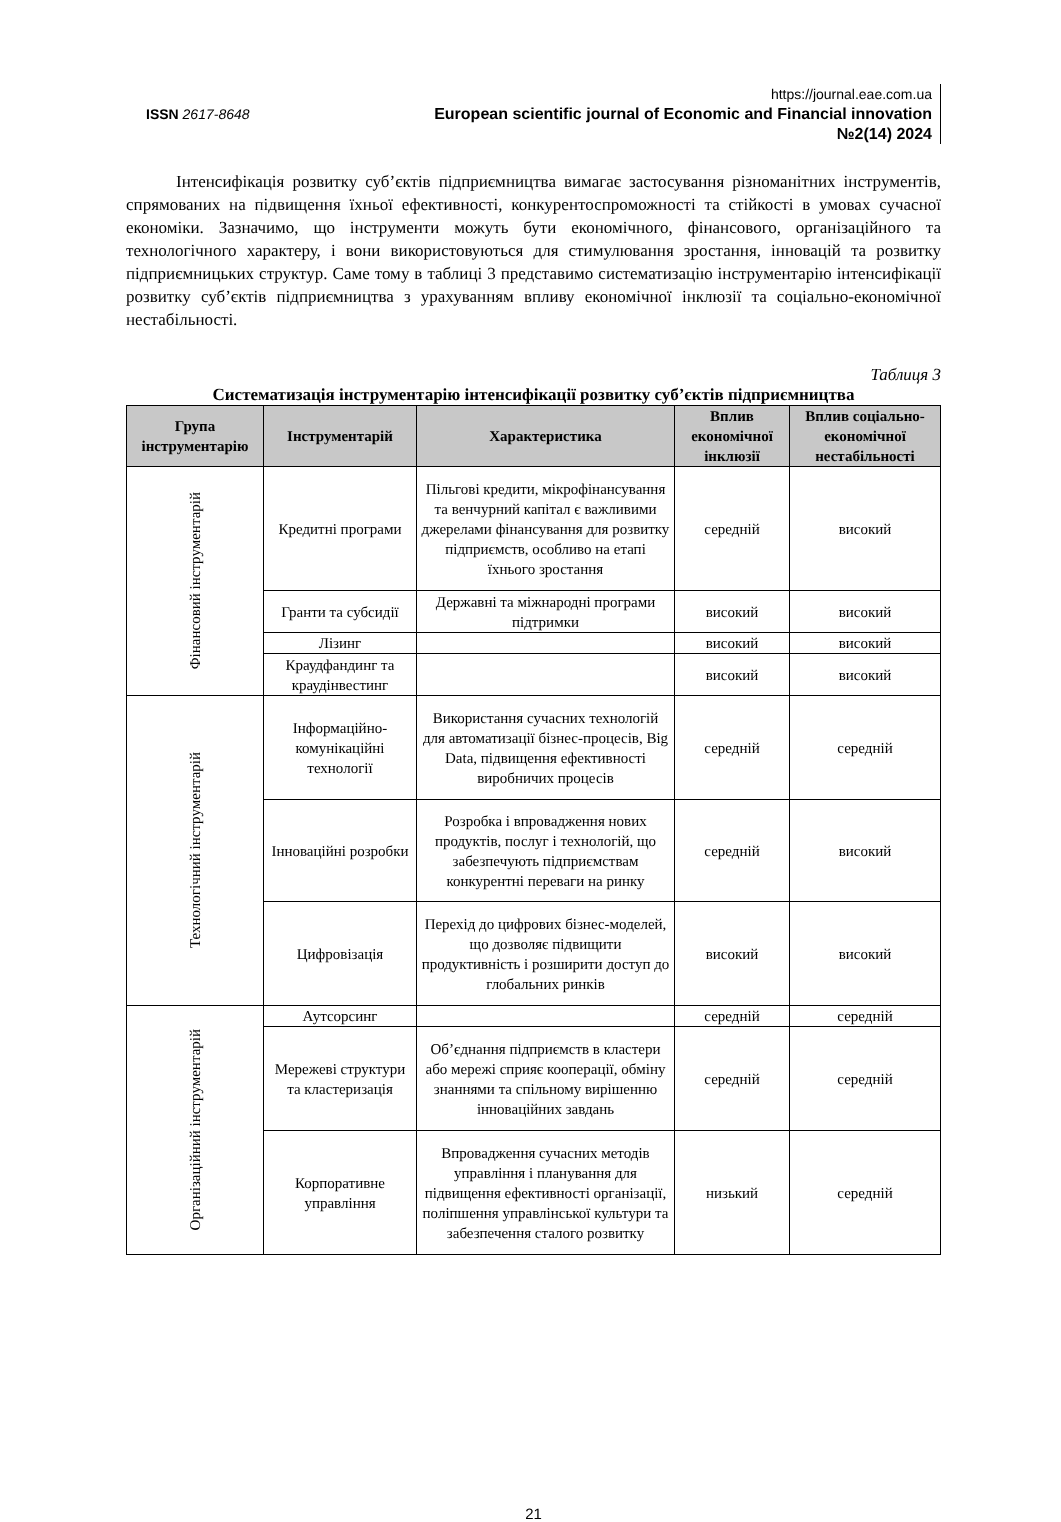ISSN 2617-8648
https://journal.eae.com.ua
European scientific journal of Economic and Financial innovation
№2(14) 2024
Інтенсифікація розвитку суб’єктів підприємництва вимагає застосування різноманітних інструментів, спрямованих на підвищення їхньої ефективності, конкурентоспроможності та стійкості в умовах сучасної економіки. Зазначимо, що інструменти можуть бути економічного, фінансового, організаційного та технологічного характеру, і вони використовуються для стимулювання зростання, інновацій та розвитку підприємницьких структур. Саме тому в таблиці 3 представимо систематизацію інструментарію інтенсифікації розвитку суб’єктів підприємництва з урахуванням впливу економічної інклюзії та соціально-економічної нестабільності.
Таблиця 3
Систематизація інструментарію інтенсифікації розвитку суб’єктів підприємництва
| Група інструментарію | Інструментарій | Характеристика | Вплив економічної інклюзії | Вплив соціально-економічної нестабільності |
| --- | --- | --- | --- | --- |
| Фінансовий інструментарій | Кредитні програми | Пільгові кредити, мікрофінансування та венчурний капітал є важливими джерелами фінансування для розвитку підприємств, особливо на етапі їхнього зростання | середній | високий |
| | Гранти та субсидії | Державні та міжнародні програми підтримки | високий | високий |
| | Лізинг | | високий | високий |
| | Краудфандинг та краудінвестинг | | високий | високий |
| Технологічний інструментарій | Інформаційно-комунікаційні технології | Використання сучасних технологій для автоматизації бізнес-процесів, Big Data, підвищення ефективності виробничих процесів | середній | середній |
| | Інноваційні розробки | Розробка і впровадження нових продуктів, послуг і технологій, що забезпечують підприємствам конкурентні переваги на ринку | середній | високий |
| | Цифровізація | Перехід до цифрових бізнес-моделей, що дозволяє підвищити продуктивність і розширити доступ до глобальних ринків | високий | високий |
| Організаційний інструментарій | Аутсорсинг | | середній | середній |
| | Мережеві структури та кластеризація | Об’єднання підприємств в кластери або мережі сприяє кооперації, обміну знаннями та спільному вирішенню інноваційних завдань | середній | середній |
| | Корпоративне управління | Впровадження сучасних методів управління і планування для підвищення ефективності організації, поліпшення управлінської культури та забезпечення сталого розвитку | низький | середній |
21